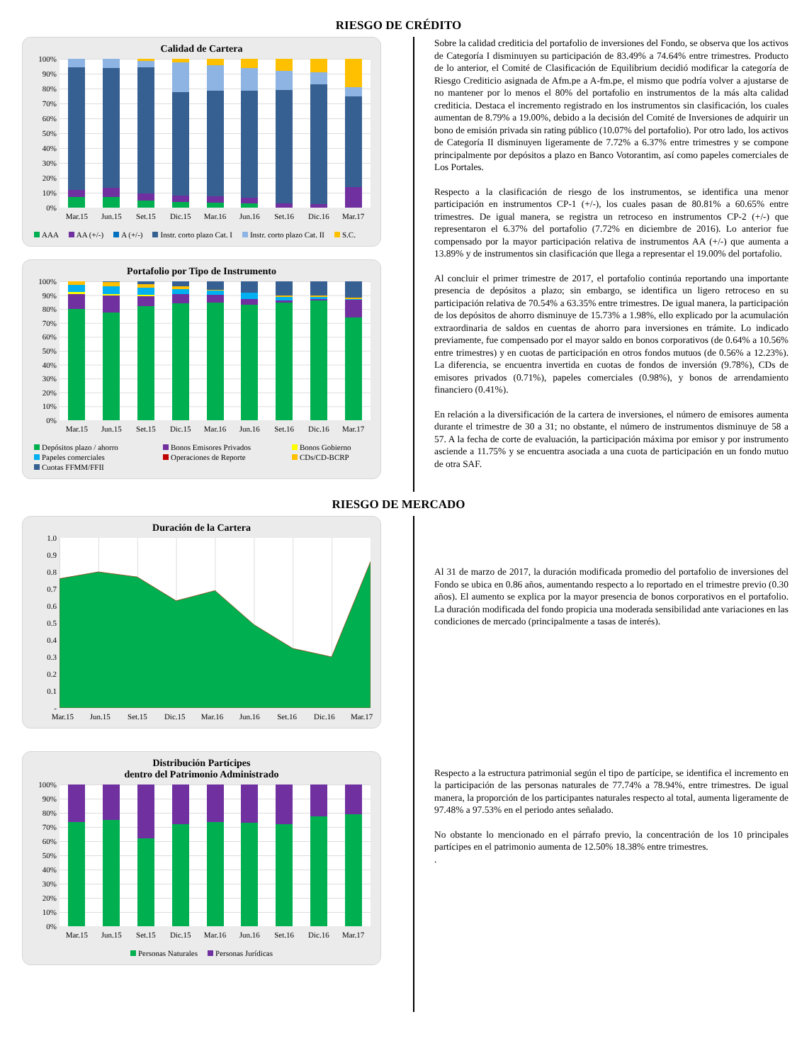RIESGO DE CRÉDITO
Calidad de Cartera
100%
90%
80%
70%
60%
50%
40%
30%
20%
10%
0%
Mar.15 Jun.15 Set.15 Dic.15 Mar.16 Jun.16 Set.16 Dic.16 Mar.17
AAA AA (+/-) A (+/-) Instr. corto plazo Cat. I Instr. corto plazo Cat. II S.C.
Portafolio por Tipo de Instrumento
100%
90%
80%
70%
60%
50%
40%
30%
20%
10%
0%
Mar.15 Jun.15 Set.15 Dic.15 Mar.16 Jun.16 Set.16 Dic.16 Mar.17
Depósitos plazo / ahorro Bonos Emisores Privados Bonos Gobierno Papeles comerciales Operaciones de Reporte CDs/CD-BCRP Cuotas FFMM/FFII
Sobre la calidad crediticia del portafolio de inversiones del Fondo, se observa que los activos de Categoría I disminuyen su participación de 83.49% a 74.64% entre trimestres. Producto de lo anterior, el Comité de Clasificación de Equilibrium decidió modificar la categoría de Riesgo Crediticio asignada de Afm.pe a A-fm.pe, el mismo que podría volver a ajustarse de no mantener por lo menos el 80% del portafolio en instrumentos de la más alta calidad crediticia. Destaca el incremento registrado en los instrumentos sin clasificación, los cuales aumentan de 8.79% a 19.00%, debido a la decisión del Comité de Inversiones de adquirir un bono de emisión privada sin rating público (10.07% del portafolio). Por otro lado, los activos de Categoría II disminuyen ligeramente de 7.72% a 6.37% entre trimestres y se compone principalmente por depósitos a plazo en Banco Votorantim, así como papeles comerciales de Los Portales.
Respecto a la clasificación de riesgo de los instrumentos, se identifica una menor participación en instrumentos CP-1 (+/-), los cuales pasan de 80.81% a 60.65% entre trimestres. De igual manera, se registra un retroceso en instrumentos CP-2 (+/-) que representaron el 6.37% del portafolio (7.72% en diciembre de 2016). Lo anterior fue compensado por la mayor participación relativa de instrumentos AA (+/-) que aumenta a 13.89% y de instrumentos sin clasificación que llega a representar el 19.00% del portafolio.
Al concluir el primer trimestre de 2017, el portafolio continúa reportando una importante presencia de depósitos a plazo; sin embargo, se identifica un ligero retroceso en su participación relativa de 70.54% a 63.35% entre trimestres. De igual manera, la participación de los depósitos de ahorro disminuye de 15.73% a 1.98%, ello explicado por la acumulación extraordinaria de saldos en cuentas de ahorro para inversiones en trámite. Lo indicado previamente, fue compensado por el mayor saldo en bonos corporativos (de 0.64% a 10.56% entre trimestres) y en cuotas de participación en otros fondos mutuos (de 0.56% a 12.23%). La diferencia, se encuentra invertida en cuotas de fondos de inversión (9.78%), CDs de emisores privados (0.71%), papeles comerciales (0.98%), y bonos de arrendamiento financiero (0.41%).
En relación a la diversificación de la cartera de inversiones, el número de emisores aumenta durante el trimestre de 30 a 31; no obstante, el número de instrumentos disminuye de 58 a 57. A la fecha de corte de evaluación, la participación máxima por emisor y por instrumento asciende a 11.75% y se encuentra asociada a una cuota de participación en un fondo mutuo de otra SAF.
RIESGO DE MERCADO
Duración de la Cartera
1.0
0.9
0.8
0.7
0.6
0.5
0.4
0.3
0.2
0.1
-
Mar.15 Jun.15 Set.15 Dic.15 Mar.16 Jun.16 Set.16 Dic.16 Mar.17
Distribución Partícipes
dentro del Patrimonio Administrado
100%
90%
80%
70%
60%
50%
40%
30%
20%
10%
0%
Mar.15 Jun.15 Set.15 Dic.15 Mar.16 Jun.16 Set.16 Dic.16 Mar.17
Personas Naturales Personas Jurídicas
Al 31 de marzo de 2017, la duración modificada promedio del portafolio de inversiones del Fondo se ubica en 0.86 años, aumentando respecto a lo reportado en el trimestre previo (0.30 años). El aumento se explica por la mayor presencia de bonos corporativos en el portafolio. La duración modificada del fondo propicia una moderada sensibilidad ante variaciones en las condiciones de mercado (principalmente a tasas de interés).
Respecto a la estructura patrimonial según el tipo de partícipe, se identifica el incremento en la participación de las personas naturales de 77.74% a 78.94%, entre trimestres. De igual manera, la proporción de los participantes naturales respecto al total, aumenta ligeramente de 97.48% a 97.53% en el periodo antes señalado.
No obstante lo mencionado en el párrafo previo, la concentración de los 10 principales partícipes en el patrimonio aumenta de 12.50% 18.38% entre trimestres.
.